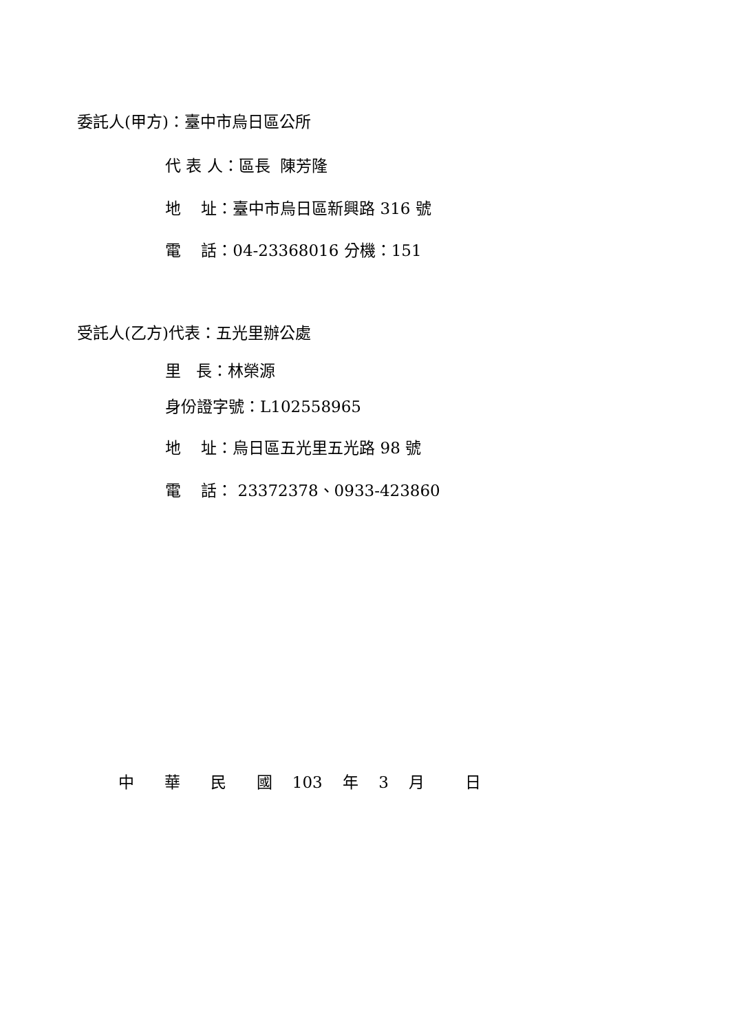委託人(甲方)：臺中市烏日區公所
代 表 人：區長 陳芳隆
地 址：臺中市烏日區新興路 316 號
電 話：04-23368016 分機：151
受託人(乙方)代表：五光里辦公處
里 長：林榮源
身份證字號：L102558965
地 址：烏日區五光里五光路 98 號
電 話： 23372378、0933-423860
中 華 民 國 103 年 3 月 日